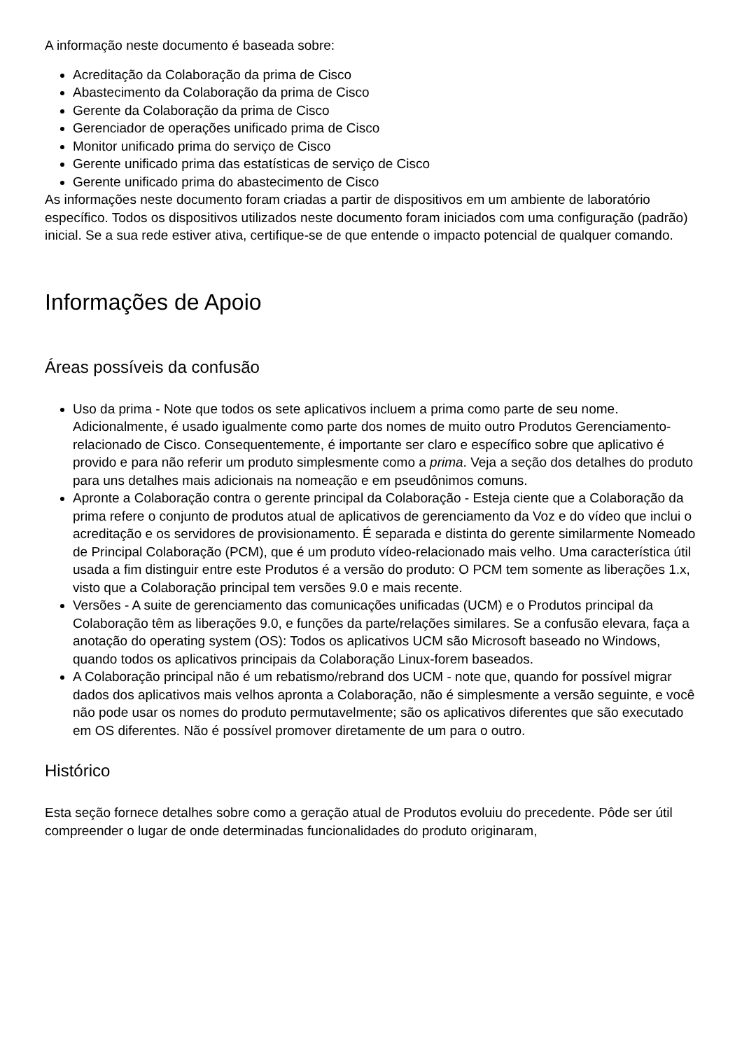A informação neste documento é baseada sobre:
Acreditação da Colaboração da prima de Cisco
Abastecimento da Colaboração da prima de Cisco
Gerente da Colaboração da prima de Cisco
Gerenciador de operações unificado prima de Cisco
Monitor unificado prima do serviço de Cisco
Gerente unificado prima das estatísticas de serviço de Cisco
Gerente unificado prima do abastecimento de Cisco
As informações neste documento foram criadas a partir de dispositivos em um ambiente de laboratório específico. Todos os dispositivos utilizados neste documento foram iniciados com uma configuração (padrão) inicial. Se a sua rede estiver ativa, certifique-se de que entende o impacto potencial de qualquer comando.
Informações de Apoio
Áreas possíveis da confusão
Uso da prima - Note que todos os sete aplicativos incluem a prima como parte de seu nome. Adicionalmente, é usado igualmente como parte dos nomes de muito outro Produtos Gerenciamento-relacionado de Cisco. Consequentemente, é importante ser claro e específico sobre que aplicativo é provido e para não referir um produto simplesmente como a prima. Veja a seção dos detalhes do produto para uns detalhes mais adicionais na nomeação e em pseudônimos comuns.
Apronte a Colaboração contra o gerente principal da Colaboração - Esteja ciente que a Colaboração da prima refere o conjunto de produtos atual de aplicativos de gerenciamento da Voz e do vídeo que inclui o acreditação e os servidores de provisionamento. É separada e distinta do gerente similarmente Nomeado de Principal Colaboração (PCM), que é um produto vídeo-relacionado mais velho. Uma característica útil usada a fim distinguir entre este Produtos é a versão do produto: O PCM tem somente as liberações 1.x, visto que a Colaboração principal tem versões 9.0 e mais recente.
Versões - A suite de gerenciamento das comunicações unificadas (UCM) e o Produtos principal da Colaboração têm as liberações 9.0, e funções da parte/relações similares. Se a confusão elevara, faça a anotação do operating system (OS): Todos os aplicativos UCM são Microsoft baseado no Windows, quando todos os aplicativos principais da Colaboração Linux-forem baseados.
A Colaboração principal não é um rebatismo/rebrand dos UCM - note que, quando for possível migrar dados dos aplicativos mais velhos apronta a Colaboração, não é simplesmente a versão seguinte, e você não pode usar os nomes do produto permutavelmente; são os aplicativos diferentes que são executado em OS diferentes. Não é possível promover diretamente de um para o outro.
Histórico
Esta seção fornece detalhes sobre como a geração atual de Produtos evoluiu do precedente. Pôde ser útil compreender o lugar de onde determinadas funcionalidades do produto originaram,